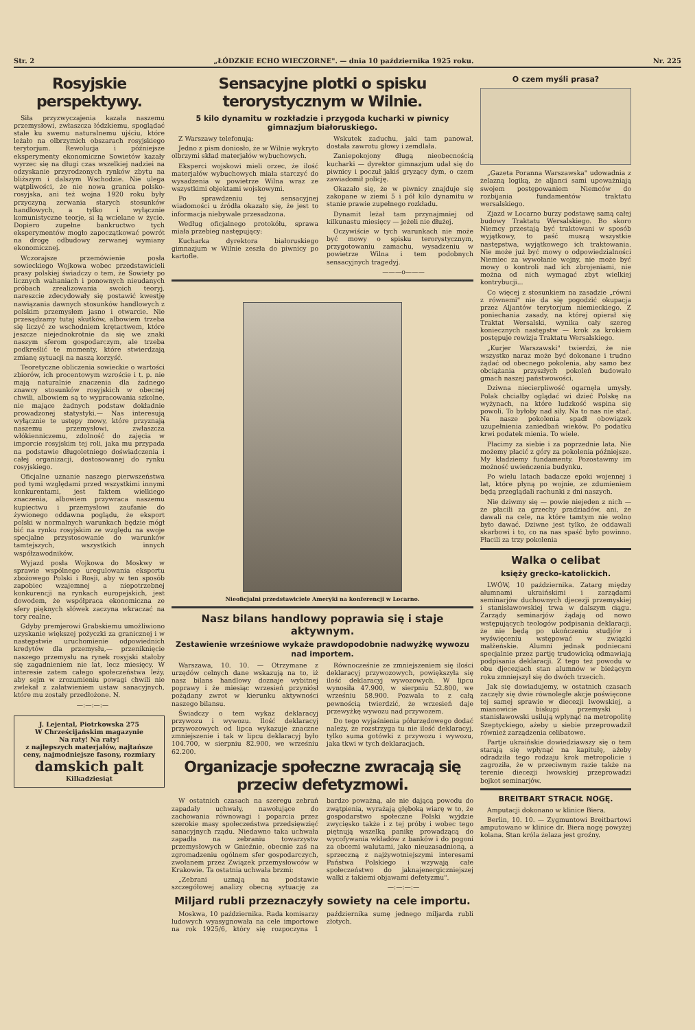Str. 2 „ŁÓDZKIE ECHO WIECZORNE". — dnia 10 października 1925 roku. Nr. 225
Rosyjskie perspektywy.
Siła przyzwyczajenia kazała naszemu przemysłowi, zwłaszcza łódzkiemu, spoglądać stale ku swemu naturalnemu ujściu, które leżało na olbrzymich obszarach rosyjskiego terytorjum. Rewolucja i późniejsze eksperymenty ekonomiczne Sowietów kazały wyrzec się na długi czas wszelkiej nadziei na odzyskanie przyrodzonych rynków zbytu na bliższym i dalszym Wschodzie. Nie ulega wątpliwości, że nie nowa granica polsko-rosyjska, ani też wojna 1920 roku były przyczyną zerwania starych stosunków handlowych, a tylko i wyłącznie komunistyczne teorje, si łą wcielane w życie. Dopiero zupełne bankructwo tych eksperymentów mogło zapoczątkować powrót na drogę odbudowy zerwanej wymiany ekonomicznej.
Wczorajsze przemówienie posła sowieckiego Wojkowa wobec przedstawicieli prasy polskiej świadczy o tem, że Sowiety po licznych wahaniach i ponownych nieudanych próbach zrealizowania swoich teoryj, nareszcie zdecydowały się postawić kwestję nawiązania dawnych stosunków handlowych z polskim przemysłem jasno i otwarcie. Nie przesądzamy tutaj skutków, albowiem trzeba się liczyć ze wschodniem krętactwem, które jeszcze niejednokrotnie da się we znaki naszym sferom gospodarczym, ale trzeba podkreślić te momenty, które stwierdzają zmianę sytuacji na naszą korzyść.
Teoretyczne obliczenia sowieckie o wartości zbiorów, ich procentowym wzroście i t. p. nie mają naturalnie znaczenia dla żadnego znawcy stosunków rosyjskich w obecnej chwili, albowiem są to wypracowania szkolne, nie mające żadnych podstaw dokładnie prowadzonej statystyki.— Nas interesują wyłącznie te ustępy mowy, które przyznają naszemu przemysłowi, zwłaszcza włókienniczemu, zdolność do zajęcia w imporcie rosyjskim tej roli, jaka mu przypada na podstawie długoletniego doświadczenia i całej organizacji, dostosowanej do rynku rosyjskiego.
Oficjalne uznanie naszego pierwszeństwa pod tymi względami przed wszystkimi innymi konkurentami, jest faktem wielkiego znaczenia, albowiem przywraca naszemu kupiectwu i przemysłowi zaufanie do żywionego oddawna poglądu, że eksport polski w normalnych warunkach będzie mógł bić na rynku rosyjskim ze względu na swoje specjalne przystosowanie do warunków tamtejszych, wszystkich innych współzawodników.
Wyjazd posła Wojkowa do Moskwy w sprawie wspólnego uregulowania eksportu zbożowego Polski i Rosji, aby w ten sposób zapobiec wzajemnej a niepotrzebnej konkurencji na rynkach europejskich, jest dowodem, że współpraca ekonomiczna ze sfery pięknych słówek zaczyna wkraczać na tory realne.
Gdyby premjerowi Grabskiemu umożliwiono uzyskanie większej pożyczki za granicznej i w następstwie uruchomienie odpowiednich kredytów dla przemysłu,— przeniknięcie naszego przemysłu na rynek rosyjski stałoby się zagadnieniem nie lat, lecz miesięcy. W interesie zatem całego społeczeństwa leży, aby sejm w zrozumieniu powagi chwili nie zwlekał z załatwieniem ustaw sanacyjnych, które mu zostały przedłożone. N.
—:—:—:—
J. Lejental, Piotrkowska 275
W Chrześcijańskim magazynie
Na raty! Na raty!
z najlepszych materjałów, najtańsze ceny, najmodniejsze fasony, rozmiary
damskich palt
Kilkadziesiąt
Sensacyjne plotki o spisku terorystycznym w Wilnie.
5 kilo dynamitu w rozkładzie i przygoda kucharki w piwnicy gimnazjum białoruskiego.
Z Warszawy telefonują:
Jedno z pism doniosło, że w Wilnie wykryto olbrzymi skład materjałów wybuchowych.
Eksperci wojskowi mieli orzec, że ilość materjałów wybuchowych miała starczyć do wysadzenia w powietrze Wilna wraz ze wszystkimi objektami wojskowymi.
Po sprawdzeniu tej sensacyjnej wiadomości u źródła okazało się, że jest to informacja niebywale przesadzona.
Według oficjalnego protokółu, sprawa miała przebieg następujący:
Kucharka dyrektora białoruskiego gimnazjum w Wilnie zeszła do piwnicy po kartofle.
Wskutek zaduchu, jaki tam panował, dostała zawrotu głowy i zemdlała.
Zaniepokojony długą nieobecnością kucharki — dyrektor gimnazjum udał się do piwnicy i poczuł jakiś gryzący dym, o czem zawiadomił policję.
Okazało się, że w piwnicy znajduje się zakopane w ziemi 5 i pół kilo dynamitu w stanie prawie zupełnego rozkładu.
Dynamit leżał tam przynajmniej od kilkunastu miesięcy — jeżeli nie dłużej.
Oczywiście w tych warunkach nie może być mowy o spisku terorystycznym, przygotowaniu zamachu, wysadzeniu w powietrze Wilna i tem podobnych sensacyjnych tragedyj.
———o———
Nieoficjalni przedstawiciele Ameryki na konferencji w Locarno.
Nasz bilans handlowy poprawia się i staje aktywnym.
Zestawienie wrześniowe wykaże prawdopodobnie nadwyżkę wywozu nad importem.
Warszawa, 10. 10. — Otrzymane z urzędów celnych dane wskazują na to, iż nasz bilans handlowy doznaje wybitnej poprawy i że miesiąc wrzesień przyniósł pożądany zwrot w kierunku aktywności naszego bilansu.
Świadczy o tem wykaz deklaracyj przywozu i wywozu. Ilość deklaracyj przywozowych od lipca wykazuje znaczne zmniejszenie i tak w lipcu deklaracyj było 104.700, w sierpniu 82.900, we wrześniu 62.200.
Równocześnie ze zmniejszeniem się ilości deklaracyj przywozowych, powiększyła się ilość deklaracyj wywozowych. W lipcu wynosiła 47.900, w sierpniu 52.800, we wrześniu 58.900. Pozwala to z całą pewnością twierdzić, że wrzesień daje przewyżkę wywozu nad przywozem.
Do tego wyjaśnienia półurzędowego dodać należy, że rozstrzyga tu nie ilość deklaracyj, tylko suma gotówki z przywozu i wywozu, jaka tkwi w tych deklaracjach.
Organizacje społeczne zwracają się przeciw defetyzmowi.
W ostatnich czasach na szeregu zebrań zapadały uchwały, nawołujące do zachowania równowagi i poparcia przez szerokie masy społeczeństwa przedsięwzięć sanacyjnych rządu. Niedawno taka uchwała zapadła na zebraniu towarzystw przemysłowych w Gnieźnie, obecnie zaś na zgromadzeniu ogólnem sfer gospodarczych, zwołanem przez Związek przemysłowców w Krakowie. Ta ostatnia uchwała brzmi:
„Zebrani uznają na podstawie szczegółowej analizy obecną sytuację za bardzo poważną, ale nie dającą powodu do zwątpienia, wyrażają głęboką wiarę w to, że gospodarstwo społeczne Polski wyjdzie zwycięsko także i z tej próby i wobec tego piętnują wszelką panikę prowadzącą do wycofywania wkładów z banków i do pogoni za obcemi walutami, jako nieuzasadnioną, a sprzeczną z najżywotniejszymi interesami Państwa Polskiego i wzywają całe społeczeństwo do jaknajenergiczniejszej walki z takiemi objawami defetyzmu".
—:—:—:—
Miljard rubli przeznaczyły sowiety na cele importu.
Moskwa, 10 października. Rada komisarzy ludowych wyasygnowała na cele importowe na rok 1925/6, który się rozpoczyna 1 października sumę jednego miljarda rubli złotych.
O czem myśli prasa?
„Gazeta Poranna Warszawska" udowadnia z żelazną logiką, że aljanci sami upoważniają swojem postępowaniem Niemców do rozbijania fundamentów traktatu wersalskiego.
Zjazd w Locarno burzy podstawę samą całej budowy Traktatu Wersalskiego. Bo skoro Niemcy przestają być traktowani w sposób wyjątkowy, to paść muszą wszystkie następstwa, wyjątkowego ich traktowania. Nie może już być mowy o odpowiedzialności Niemiec za wywołanie wojny, nie może być mowy o kontroli nad ich zbrojeniami, nie można od nich wymagać zbyt wielkiej kontrybucji...
Co więcej z stosunkiem na zasadzie „równi z równemi" nie da się pogodzić okupacja przez Aljantów terytorjum niemieckiego. Z poniechania zasady, na której opierał się Traktat Wersalski, wynika cały szereg koniecznych następstw — krok za krokiem postępuje rewizja Traktatu Wersalskiego.
„Kurjer Warszawski" twierdzi, że nie wszystko naraz może być dokonane i trudno żądać od obecnego pokolenia, aby samo bez obciążania przyszłych pokoleń budowało gmach naszej państwowości.
Dziwna niecierpliwość ogarnęła umysły. Polak chciałby oglądać wi dzieć Polskę na wyżynach, na które ludzkość wspina się powoli. To byłoby nad siły. Na to nas nie stać. Na nasze pokolenia spadł obowiązek uzupełnienia zaniedbań wieków. Po podatku krwi podatek mienia. To wiele.
Płacimy za siebie i za poprzednie lata. Nie możemy płacić z góry za pokolenia późniejsze. My kładziemy fundamenty. Pozostawmy im możność uwieńczenia budynku.
Po wielu latach badacze epoki wojennej i lat, które płyną po wojnie, ze zdumieniem będą przeglądali rachunki z dni naszych.
Nie dziwmy się — powie niejeden z nich — że płacili za grzechy pradziadów, ani, że dawali na cele, na które tamtym nie wolno było dawać. Dziwne jest tylko, że oddawali skarbowi i to, co na nas spaść było powinno. Płacili za trzy pokolenia
Walka o celibat
księży grecko-katolickich.
LWÓW, 10 października. Zatarg między alumnami ukraińskimi i zarządami seminarjów duchownych djecezji przemyskiej i stanisławowskiej trwa w dalszym ciągu. Zarządy seminarjów żądają od nowo wstępujących teologów podpisania deklaracji, że nie będą po ukończeniu studjów i wyświęceniu wstępować w związki małżeńskie. Alumni jednak podniecani specjalnie przez partję trudowicką odmawiają podpisania deklaracji. Z tego też powodu w obu djecezjach stan alumnów w bieżącym roku zmniejszył się do dwóch trzecich.
Jak się dowiadujemy, w ostatnich czasach zaczęły się dwie równoległe akcje poświęcone tej samej sprawie w diecezji lwowskiej, a mianowicie biskupi przemyski i stanisławowski usilują wpłynąć na metropolitę Szeptyckiego, ażeby u siebie przeprowadził również zarządzenia celibatowe.
Partje ukraińskie dowiedziawszy się o tem starają się wpłynąć na kapitułę, ażeby odradziła tego rodzaju krok metropolicie i zagroziła, że w przeciwnym razie także na terenie diecezji lwowskiej przeprowadzi bojkot seminarjów.
BREITBART STRACIŁ NOGĘ.
Amputacji dokonano w klinice Biera.
Berlin, 10. 10. — Zygmuntowi Breitbartowi amputowano w klinice dr. Biera nogę powyżej kolana. Stan króla żelaza jest groźny.